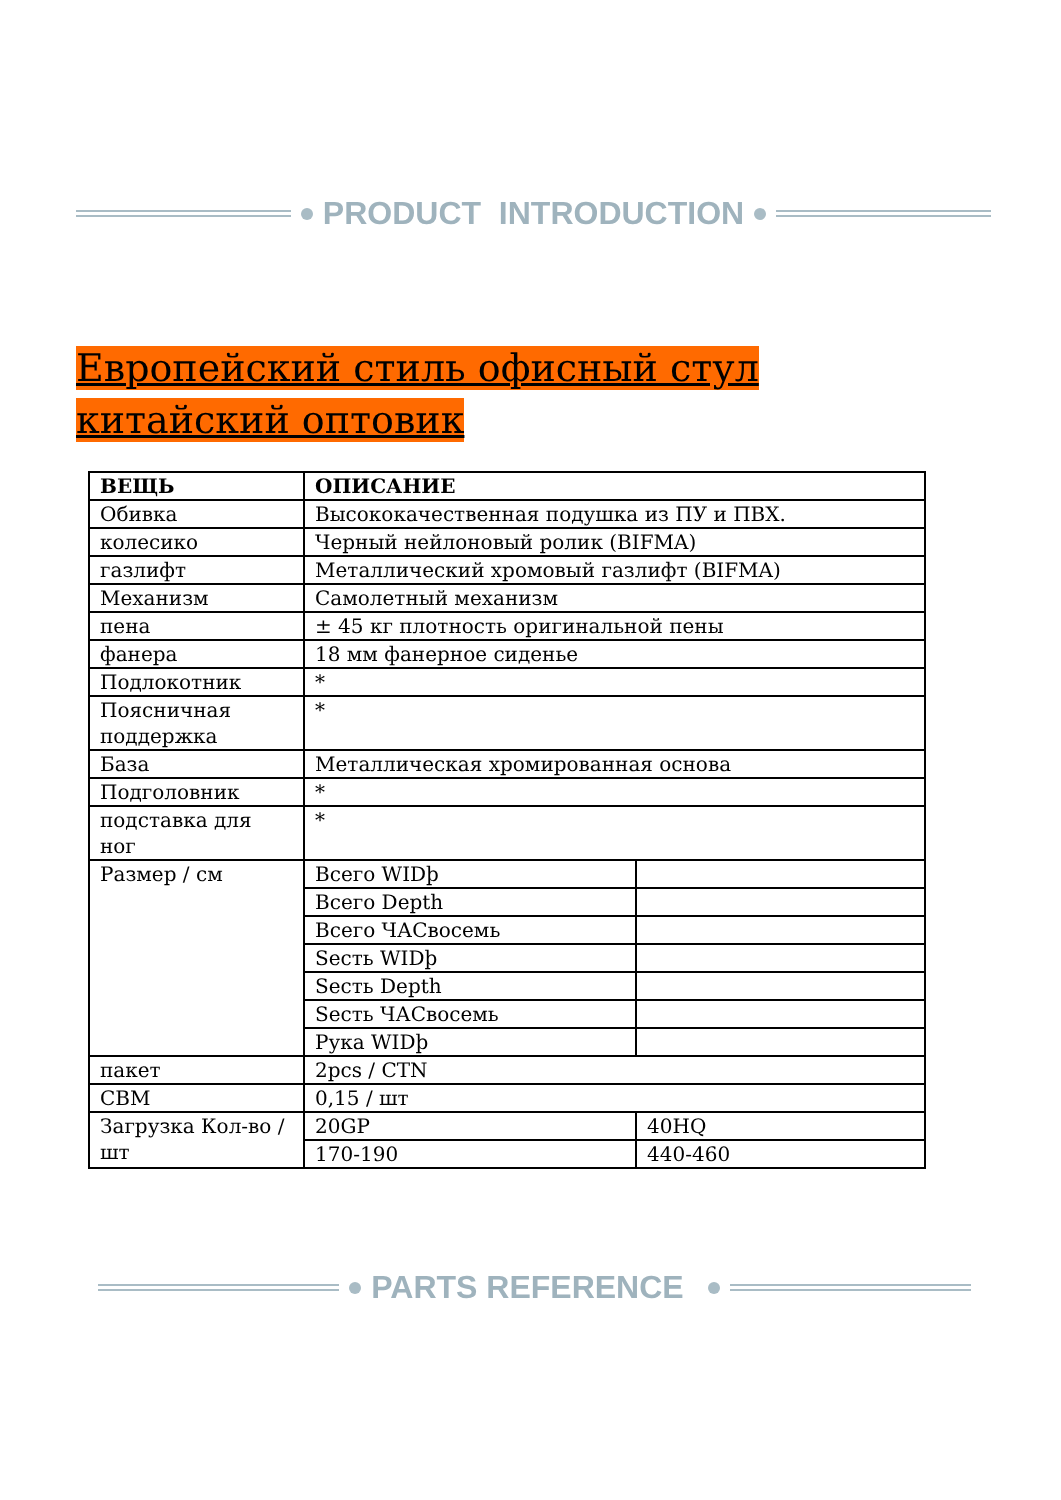PRODUCT INTRODUCTION
Европейский стиль офисный стул китайский оптовик
| ВЕЩЬ | ОПИСАНИЕ | |
| --- | --- | --- |
| Обивка | Высококачественная подушка из ПУ и ПВХ. | |
| колесико | Черный нейлоновый ролик (BIFMA) | |
| газлифт | Металлический хромовый газлифт (BIFMA) | |
| Механизм | Самолетный механизм | |
| пена | ± 45 кг плотность оригинальной пены | |
| фанера | 18 мм фанерное сиденье | |
| Подлокотник | * | |
| Поясничная поддержка | * | |
| База | Металлическая хромированная основа | |
| Подголовник | * | |
| подставка для ног | * | |
| Размер / см | Всего WIDþ | |
| | Всего Depth | |
| | Всего ЧАСвосемь | |
| | Sесть WIDþ | |
| | Sесть Depth | |
| | Sесть ЧАСвосемь | |
| | Рука WIDþ | |
| пакет | 2pcs / CTN | |
| CBM | 0,15 / шт | |
| Загрузка Кол-во / шт | 20GP | 40HQ |
| | 170-190 | 440-460 |
PARTS REFERENCE